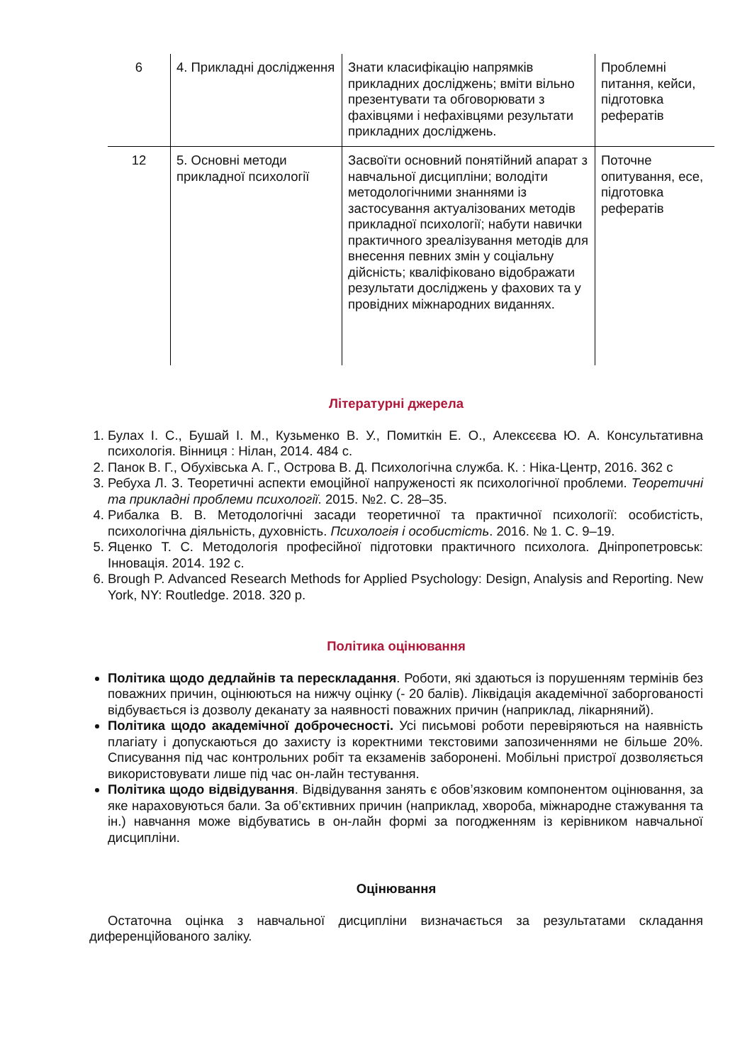| 6 | 4. Прикладні дослідження | Знати класифікацію напрямків прикладних досліджень; вміти вільно презентувати та обговорювати з фахівцями і нефахівцями результати прикладних досліджень. | Проблемні питання, кейси, підготовка рефератів |
| 12 | 5. Основні методи прикладної психології | Засвоїти основний понятійний апарат з навчальної дисципліни; володіти методологічними знаннями із застосування актуалізованих методів прикладної психології; набути навички практичного зреалізування методів для внесення певних змін у соціальну дійсність; кваліфіковано відображати результати досліджень у фахових та у провідних міжнародних виданнях. | Поточне опитування, есе, підготовка рефератів |
Літературні джерела
1. Булах І. С., Бушай І. М., Кузьменко В. У., Помиткін Е. О., Алексєєва Ю. А. Консультативна психологія. Вінниця : Нілан, 2014. 484 с.
2. Панок В. Г., Обухівська А. Г., Острова В. Д. Психологічна служба. К. : Ніка-Центр, 2016. 362 с
3. Ребуха Л. З. Теоретичні аспекти емоційної напруженості як психологічної проблеми. Теоретичні та прикладні проблеми психології. 2015. №2. С. 28–35.
4. Рибалка В. В. Методологічні засади теоретичної та практичної психології: особистість, психологічна діяльність, духовність. Психологія і особистість. 2016. № 1. С. 9–19.
5. Яценко Т. С. Методологія професійної підготовки практичного психолога. Дніпропетровськ: Інновація. 2014. 192 с.
6. Brough P. Advanced Research Methods for Applied Psychology: Design, Analysis and Reporting. New York, NY: Routledge. 2018. 320 p.
Політика оцінювання
Політика щодо дедлайнів та перескладання. Роботи, які здаються із порушенням термінів без поважних причин, оцінюються на нижчу оцінку (- 20 балів). Ліквідація академічної заборгованості відбувається із дозволу деканату за наявності поважних причин (наприклад, лікарняний).
Політика щодо академічної доброчесності. Усі письмові роботи перевіряються на наявність плагіату і допускаються до захисту із коректними текстовими запозиченнями не більше 20%. Списування під час контрольних робіт та екзаменів заборонені. Мобільні пристрої дозволяється використовувати лише під час он-лайн тестування.
Політика щодо відвідування. Відвідування занять є обов’язковим компонентом оцінювання, за яке нараховуються бали. За об’єктивних причин (наприклад, хвороба, міжнародне стажування та ін.) навчання може відбуватись в он-лайн формі за погодженням із керівником навчальної дисципліни.
Оцінювання
Остаточна оцінка з навчальної дисципліни визначається за результатами складання диференційованого заліку.